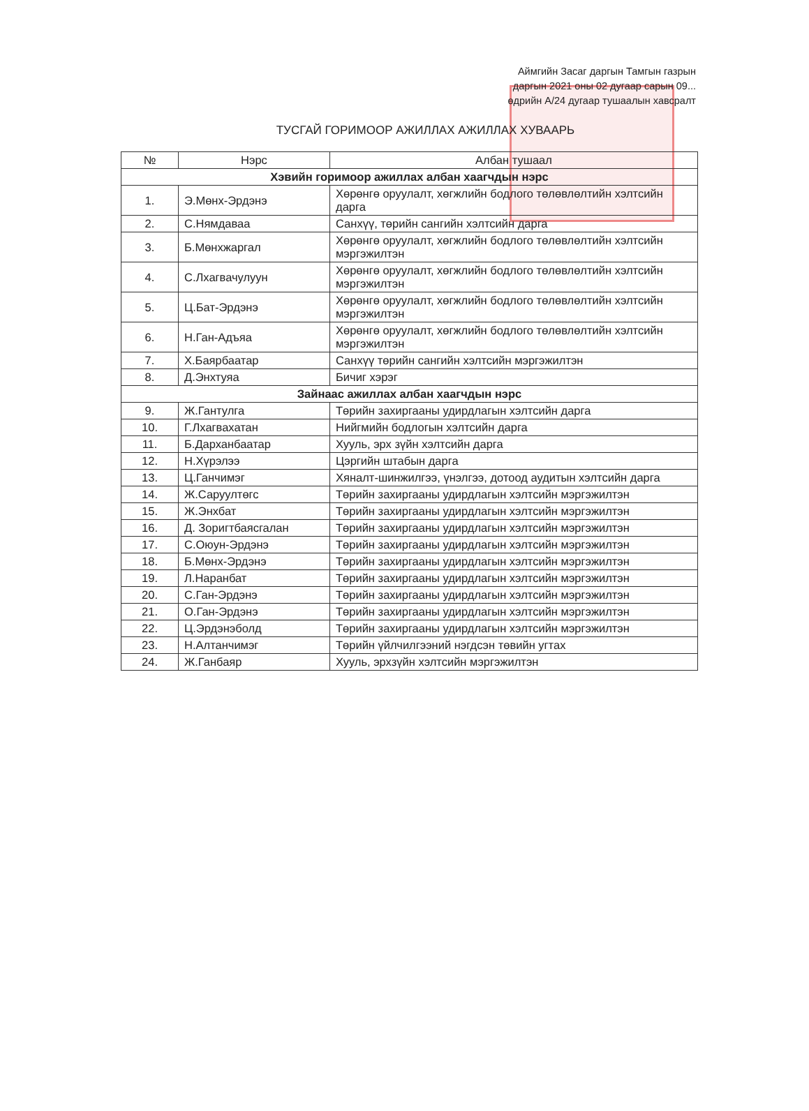Аймгийн Засаг даргын Тамгын газрын
даргын 2021 оны 02 дугаар сарын 09...
өдрийн А/24 дугаар тушаалын хавсралт
ТУСГАЙ ГОРИМООР АЖИЛЛАХ АЖИЛЛАХ ХУВААРЬ
| № | Нэрс | Албан тушаал |
| --- | --- | --- |
| Хэвийн горимоор ажиллах албан хаагчдын нэрс | | |
| 1. | Э.Мөнх-Эрдэнэ | Хөрөнгө оруулалт, хөгжлийн бодлого төлөвлөлтийн хэлтсийн дарга |
| 2. | С.Нямдаваа | Санхүү, төрийн сангийн хэлтсийн дарга |
| 3. | Б.Мөнхжаргал | Хөрөнгө оруулалт, хөгжлийн бодлого төлөвлөлтийн хэлтсийн мэргэжилтэн |
| 4. | С.Лхагвачулуун | Хөрөнгө оруулалт, хөгжлийн бодлого төлөвлөлтийн хэлтсийн мэргэжилтэн |
| 5. | Ц.Бат-Эрдэнэ | Хөрөнгө оруулалт, хөгжлийн бодлого төлөвлөлтийн хэлтсийн мэргэжилтэн |
| 6. | Н.Ган-Адъяа | Хөрөнгө оруулалт, хөгжлийн бодлого төлөвлөлтийн хэлтсийн мэргэжилтэн |
| 7. | Х.Баярбаатар | Санхүү төрийн сангийн хэлтсийн мэргэжилтэн |
| 8. | Д.Энхтуяа | Бичиг хэрэг |
| Зайнаас ажиллах албан хаагчдын нэрс | | |
| 9. | Ж.Гантулга | Төрийн захиргааны удирдлагын хэлтсийн дарга |
| 10. | Г.Лхагвахатан | Нийгмийн бодлогын хэлтсийн дарга |
| 11. | Б.Дарханбаатар | Хууль, эрх зүйн хэлтсийн дарга |
| 12. | Н.Хүрэлээ | Цэргийн штабын дарга |
| 13. | Ц.Ганчимэг | Хяналт-шинжилгээ, үнэлгээ, дотоод аудитын хэлтсийн дарга |
| 14. | Ж.Саруултөгс | Төрийн захиргааны удирдлагын хэлтсийн мэргэжилтэн |
| 15. | Ж.Энхбат | Төрийн захиргааны удирдлагын хэлтсийн мэргэжилтэн |
| 16. | Д. Зоригтбаясгалан | Төрийн захиргааны удирдлагын хэлтсийн мэргэжилтэн |
| 17. | С.Оюун-Эрдэнэ | Төрийн захиргааны удирдлагын хэлтсийн мэргэжилтэн |
| 18. | Б.Мөнх-Эрдэнэ | Төрийн захиргааны удирдлагын хэлтсийн мэргэжилтэн |
| 19. | Л.Наранбат | Төрийн захиргааны удирдлагын хэлтсийн мэргэжилтэн |
| 20. | С.Ган-Эрдэнэ | Төрийн захиргааны удирдлагын хэлтсийн мэргэжилтэн |
| 21. | О.Ган-Эрдэнэ | Төрийн захиргааны удирдлагын хэлтсийн мэргэжилтэн |
| 22. | Ц.Эрдэнэболд | Төрийн захиргааны удирдлагын хэлтсийн мэргэжилтэн |
| 23. | Н.Алтанчимэг | Төрийн үйлчилгээний нэгдсэн төвийн угтах |
| 24. | Ж.Ганбаяр | Хууль, эрхзүйн хэлтсийн мэргэжилтэн |